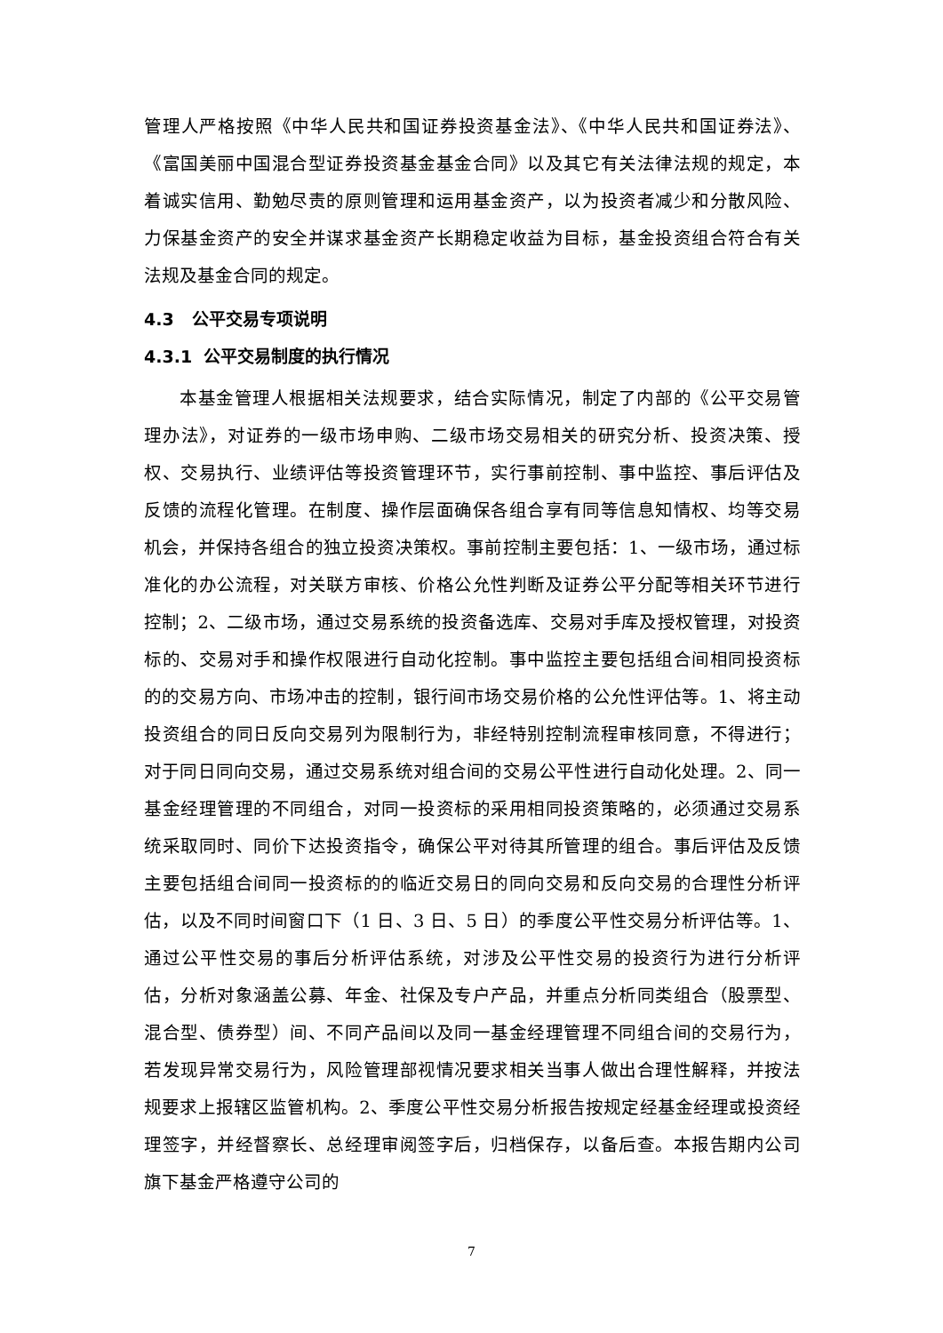管理人严格按照《中华人民共和国证券投资基金法》、《中华人民共和国证券法》、《富国美丽中国混合型证券投资基金基金合同》以及其它有关法律法规的规定，本着诚实信用、勤勉尽责的原则管理和运用基金资产，以为投资者减少和分散风险、力保基金资产的安全并谋求基金资产长期稳定收益为目标，基金投资组合符合有关法规及基金合同的规定。
4.3 公平交易专项说明
4.3.1 公平交易制度的执行情况
本基金管理人根据相关法规要求，结合实际情况，制定了内部的《公平交易管理办法》，对证券的一级市场申购、二级市场交易相关的研究分析、投资决策、授权、交易执行、业绩评估等投资管理环节，实行事前控制、事中监控、事后评估及反馈的流程化管理。在制度、操作层面确保各组合享有同等信息知情权、均等交易机会，并保持各组合的独立投资决策权。事前控制主要包括：1、一级市场，通过标准化的办公流程，对关联方审核、价格公允性判断及证券公平分配等相关环节进行控制；2、二级市场，通过交易系统的投资备选库、交易对手库及授权管理，对投资标的、交易对手和操作权限进行自动化控制。事中监控主要包括组合间相同投资标的的交易方向、市场冲击的控制，银行间市场交易价格的公允性评估等。1、将主动投资组合的同日反向交易列为限制行为，非经特别控制流程审核同意，不得进行；对于同日同向交易，通过交易系统对组合间的交易公平性进行自动化处理。2、同一基金经理管理的不同组合，对同一投资标的采用相同投资策略的，必须通过交易系统采取同时、同价下达投资指令，确保公平对待其所管理的组合。事后评估及反馈主要包括组合间同一投资标的的临近交易日的同向交易和反向交易的合理性分析评估，以及不同时间窗口下（1 日、3 日、5 日）的季度公平性交易分析评估等。1、通过公平性交易的事后分析评估系统，对涉及公平性交易的投资行为进行分析评估，分析对象涵盖公募、年金、社保及专户产品，并重点分析同类组合（股票型、混合型、债券型）间、不同产品间以及同一基金经理管理不同组合间的交易行为，若发现异常交易行为，风险管理部视情况要求相关当事人做出合理性解释，并按法规要求上报辖区监管机构。2、季度公平性交易分析报告按规定经基金经理或投资经理签字，并经督察长、总经理审阅签字后，归档保存，以备后查。本报告期内公司旗下基金严格遵守公司的
7